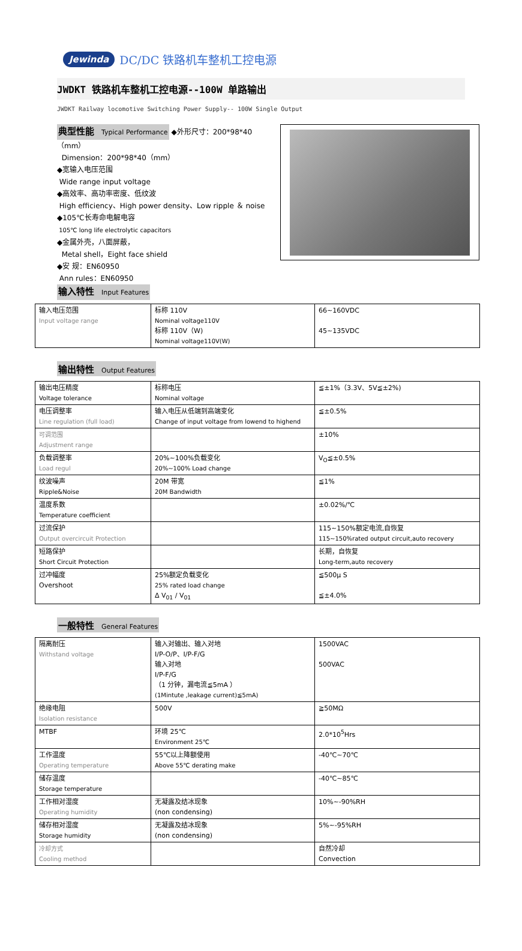Jewinda DC/DC 铁路机车整机工控电源
JWDKT 铁路机车整机工控电源--100W 单路输出
JWDKT Railway locomotive Switching Power Supply-- 100W Single Output
典型性能 Typical Performance
◆外形尺寸：200*98*40（mm）
Dimension：200*98*40（mm）
◆宽输入电压范围
Wide range input voltage
◆高效率、高功率密度、低纹波
High efficiency、High power density、Low ripple ＆ noise
◆105℃长寿命电解电容
105℃ long life electrolytic capacitors
◆金属外壳，八面屏蔽，
Metal shell，Eight face shield
◆安 规：EN60950
Ann rules：EN60950
输入特性 Input Features
| 输入电压范围 Input voltage range | 标称 110V Nominal voltage110V 标称 110V（W) Nominal voltage110V(W) | 66~160VDC 45~135VDC |
输出特性 Output Features
| 输出电压精度 Voltage tolerance | 标称电压 Nominal voltage | ≦±1%（3.3V、5V≦±2%) |
| 电压调整率 Line regulation (full load) | 输入电压从低端到高端变化 Change of input voltage from lowend to highend | ≦±0.5% |
| 可调范围 Adjustment range | | ±10% |
| 负载调整率 Load regul | 20%~100%负载变化 20%~100% Load change | V<sub>O</sub>≦±0.5% |
| 纹波噪声 Ripple&Noise | 20M 带宽 20M Bandwidth | ≦1% |
| 温度系数 Temperature coefficient | | ±0.02%/℃ |
| 过流保护 Output overcircuit Protection | | 115~150%额定电流,自恢复 115~150%rated output circuit,auto recovery |
| 短路保护 Short Circuit Protection | | 长期，自恢复 Long-term,auto recovery |
| 过冲幅度 Overshoot | 25%额定负载变化 25% rated load change Δ V<sub>01</sub> / V<sub>01</sub> | ≦500μ S ≦±4.0% |
一般特性 General Features
| 隔离耐压 Withstand voltage | 输入对输出、输入对地 I/P-O/P、I/P-F/G 输入对地 I/P-F/G （1 分钟，漏电流≦5mA ） (1Mintute ,leakage current)≦5mA) | 1500VAC 500VAC |
| 绝缘电阻 Isolation resistance | 500V | ≧50MΩ |
| MTBF | 环境 25℃ Environment 25℃ | 2.0*10<sup>5</sup>Hrs |
| 工作温度 Operating temperature | 55℃以上降额使用 Above 55℃ derating make | -40℃~70℃ |
| 储存温度 Storage temperature | | -40℃~85℃ |
| 工作相对湿度 Operating humidity | 无凝露及结冰现象 (non condensing) | 10%~-90%RH |
| 储存相对湿度 Storage humidity | 无凝露及结冰现象 (non condensing) | 5%~-95%RH |
| 冷却方式 Cooling method | | 自然冷却 Convection |